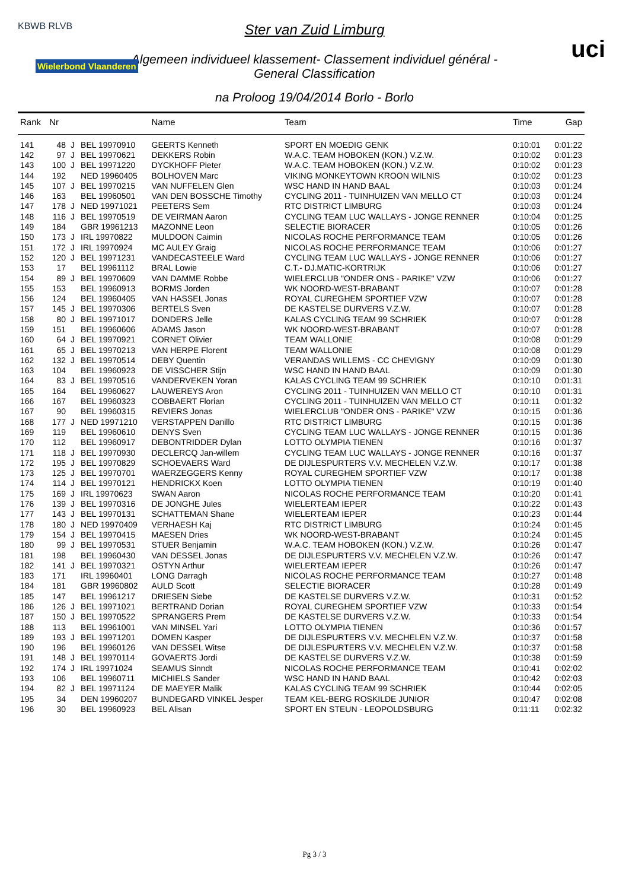KBWB RLVB
Wielerbond Vlaanderen
uci
Ster van Zuid Limburg
Algemeen individueel klassement- Classement individuel général -
General Classification
na Proloog 19/04/2014 Borlo - Borlo
| Rank | Nr | | | Name | Team | Time | Gap |
| --- | --- | --- | --- | --- | --- | --- | --- |
| 141 | 48 | J | BEL 19970910 | GEERTS Kenneth | SPORT EN MOEDIG GENK | 0:10:01 | 0:01:22 |
| 142 | 97 | J | BEL 19970621 | DEKKERS Robin | W.A.C. TEAM HOBOKEN (KON.) V.Z.W. | 0:10:02 | 0:01:23 |
| 143 | 100 | J | BEL 19971220 | DYCKHOFF Pieter | W.A.C. TEAM HOBOKEN (KON.) V.Z.W. | 0:10:02 | 0:01:23 |
| 144 | 192 | | NED 19960405 | BOLHOVEN Marc | VIKING MONKEYTOWN KROON WILNIS | 0:10:02 | 0:01:23 |
| 145 | 107 | J | BEL 19970215 | VAN NUFFELEN Glen | WSC HAND IN HAND BAAL | 0:10:03 | 0:01:24 |
| 146 | 163 | | BEL 19960501 | VAN DEN BOSSCHE Timothy | CYCLING 2011 - TUINHUIZEN VAN MELLO CT | 0:10:03 | 0:01:24 |
| 147 | 178 | J | NED 19971021 | PEETERS Sem | RTC DISTRICT LIMBURG | 0:10:03 | 0:01:24 |
| 148 | 116 | J | BEL 19970519 | DE VEIRMAN Aaron | CYCLING TEAM LUC WALLAYS - JONGE RENNER | 0:10:04 | 0:01:25 |
| 149 | 184 | | GBR 19961213 | MAZONNE Leon | SELECTIE BIORACER | 0:10:05 | 0:01:26 |
| 150 | 173 | J | IRL 19970822 | MULDOON Caimin | NICOLAS ROCHE PERFORMANCE TEAM | 0:10:05 | 0:01:26 |
| 151 | 172 | J | IRL 19970924 | MC AULEY Graig | NICOLAS ROCHE PERFORMANCE TEAM | 0:10:06 | 0:01:27 |
| 152 | 120 | J | BEL 19971231 | VANDECASTEELE Ward | CYCLING TEAM LUC WALLAYS - JONGE RENNER | 0:10:06 | 0:01:27 |
| 153 | 17 | | BEL 19961112 | BRAL Lowie | C.T.- DJ.MATIC-KORTRIJK | 0:10:06 | 0:01:27 |
| 154 | 89 | J | BEL 19970609 | VAN DAMME Robbe | WIELERCLUB "ONDER ONS - PARIKE" VZW | 0:10:06 | 0:01:27 |
| 155 | 153 | | BEL 19960913 | BORMS Jorden | WK NOORD-WEST-BRABANT | 0:10:07 | 0:01:28 |
| 156 | 124 | | BEL 19960405 | VAN HASSEL Jonas | ROYAL CUREGHEM SPORTIEF VZW | 0:10:07 | 0:01:28 |
| 157 | 145 | J | BEL 19970306 | BERTELS Sven | DE KASTELSE DURVERS V.Z.W. | 0:10:07 | 0:01:28 |
| 158 | 80 | J | BEL 19971017 | DONDERS Jelle | KALAS CYCLING TEAM 99 SCHRIEK | 0:10:07 | 0:01:28 |
| 159 | 151 | | BEL 19960606 | ADAMS Jason | WK NOORD-WEST-BRABANT | 0:10:07 | 0:01:28 |
| 160 | 64 | J | BEL 19970921 | CORNET Olivier | TEAM WALLONIE | 0:10:08 | 0:01:29 |
| 161 | 65 | J | BEL 19970213 | VAN HERPE Florent | TEAM WALLONIE | 0:10:08 | 0:01:29 |
| 162 | 132 | J | BEL 19970514 | DEBY Quentin | VERANDAS WILLEMS - CC CHEVIGNY | 0:10:09 | 0:01:30 |
| 163 | 104 | | BEL 19960923 | DE VISSCHER Stijn | WSC HAND IN HAND BAAL | 0:10:09 | 0:01:30 |
| 164 | 83 | J | BEL 19970516 | VANDERVEKEN Yoran | KALAS CYCLING TEAM 99 SCHRIEK | 0:10:10 | 0:01:31 |
| 165 | 164 | | BEL 19960627 | LAUWEREYS Aron | CYCLING 2011 - TUINHUIZEN VAN MELLO CT | 0:10:10 | 0:01:31 |
| 166 | 167 | | BEL 19960323 | COBBAERT Florian | CYCLING 2011 - TUINHUIZEN VAN MELLO CT | 0:10:11 | 0:01:32 |
| 167 | 90 | | BEL 19960315 | REVIERS Jonas | WIELERCLUB "ONDER ONS - PARIKE" VZW | 0:10:15 | 0:01:36 |
| 168 | 177 | J | NED 19971210 | VERSTAPPEN Danillo | RTC DISTRICT LIMBURG | 0:10:15 | 0:01:36 |
| 169 | 119 | | BEL 19960610 | DENYS Sven | CYCLING TEAM LUC WALLAYS - JONGE RENNER | 0:10:15 | 0:01:36 |
| 170 | 112 | | BEL 19960917 | DEBONTRIDDER Dylan | LOTTO OLYMPIA TIENEN | 0:10:16 | 0:01:37 |
| 171 | 118 | J | BEL 19970930 | DECLERCQ Jan-willem | CYCLING TEAM LUC WALLAYS - JONGE RENNER | 0:10:16 | 0:01:37 |
| 172 | 195 | J | BEL 19970829 | SCHOEVAERS Ward | DE DIJLESPURTERS V.V. MECHELEN V.Z.W. | 0:10:17 | 0:01:38 |
| 173 | 125 | J | BEL 19970701 | WAERZEGGERS Kenny | ROYAL CUREGHEM SPORTIEF VZW | 0:10:17 | 0:01:38 |
| 174 | 114 | J | BEL 19970121 | HENDRICKX Koen | LOTTO OLYMPIA TIENEN | 0:10:19 | 0:01:40 |
| 175 | 169 | J | IRL 19970623 | SWAN Aaron | NICOLAS ROCHE PERFORMANCE TEAM | 0:10:20 | 0:01:41 |
| 176 | 139 | J | BEL 19970316 | DE JONGHE Jules | WIELERTEAM IEPER | 0:10:22 | 0:01:43 |
| 177 | 143 | J | BEL 19970131 | SCHATTEMAN Shane | WIELERTEAM IEPER | 0:10:23 | 0:01:44 |
| 178 | 180 | J | NED 19970409 | VERHAESH Kaj | RTC DISTRICT LIMBURG | 0:10:24 | 0:01:45 |
| 179 | 154 | J | BEL 19970415 | MAESEN Dries | WK NOORD-WEST-BRABANT | 0:10:24 | 0:01:45 |
| 180 | 99 | J | BEL 19970531 | STUER Benjamin | W.A.C. TEAM HOBOKEN (KON.) V.Z.W. | 0:10:26 | 0:01:47 |
| 181 | 198 | | BEL 19960430 | VAN DESSEL Jonas | DE DIJLESPURTERS V.V. MECHELEN V.Z.W. | 0:10:26 | 0:01:47 |
| 182 | 141 | J | BEL 19970321 | OSTYN Arthur | WIELERTEAM IEPER | 0:10:26 | 0:01:47 |
| 183 | 171 | | IRL 19960401 | LONG Darragh | NICOLAS ROCHE PERFORMANCE TEAM | 0:10:27 | 0:01:48 |
| 184 | 181 | | GBR 19960802 | AULD Scott | SELECTIE BIORACER | 0:10:28 | 0:01:49 |
| 185 | 147 | | BEL 19961217 | DRIESEN Siebe | DE KASTELSE DURVERS V.Z.W. | 0:10:31 | 0:01:52 |
| 186 | 126 | J | BEL 19971021 | BERTRAND Dorian | ROYAL CUREGHEM SPORTIEF VZW | 0:10:33 | 0:01:54 |
| 187 | 150 | J | BEL 19970522 | SPRANGERS Prem | DE KASTELSE DURVERS V.Z.W. | 0:10:33 | 0:01:54 |
| 188 | 113 | | BEL 19961001 | VAN MINSEL Yari | LOTTO OLYMPIA TIENEN | 0:10:36 | 0:01:57 |
| 189 | 193 | J | BEL 19971201 | DOMEN Kasper | DE DIJLESPURTERS V.V. MECHELEN V.Z.W. | 0:10:37 | 0:01:58 |
| 190 | 196 | | BEL 19960126 | VAN DESSEL Witse | DE DIJLESPURTERS V.V. MECHELEN V.Z.W. | 0:10:37 | 0:01:58 |
| 191 | 148 | J | BEL 19970114 | GOVAERTS Jordi | DE KASTELSE DURVERS V.Z.W. | 0:10:38 | 0:01:59 |
| 192 | 174 | J | IRL 19971024 | SEAMUS Sinndt | NICOLAS ROCHE PERFORMANCE TEAM | 0:10:41 | 0:02:02 |
| 193 | 106 | | BEL 19960711 | MICHIELS Sander | WSC HAND IN HAND BAAL | 0:10:42 | 0:02:03 |
| 194 | 82 | J | BEL 19971124 | DE MAEYER Malik | KALAS CYCLING TEAM 99 SCHRIEK | 0:10:44 | 0:02:05 |
| 195 | 34 | | DEN 19960207 | BUNDEGARD VINKEL Jesper | TEAM KEL-BERG ROSKILDE JUNIOR | 0:10:47 | 0:02:08 |
| 196 | 30 | | BEL 19960923 | BEL Alisan | SPORT EN STEUN - LEOPOLDSBURG | 0:11:11 | 0:02:32 |
Pg 3 / 3